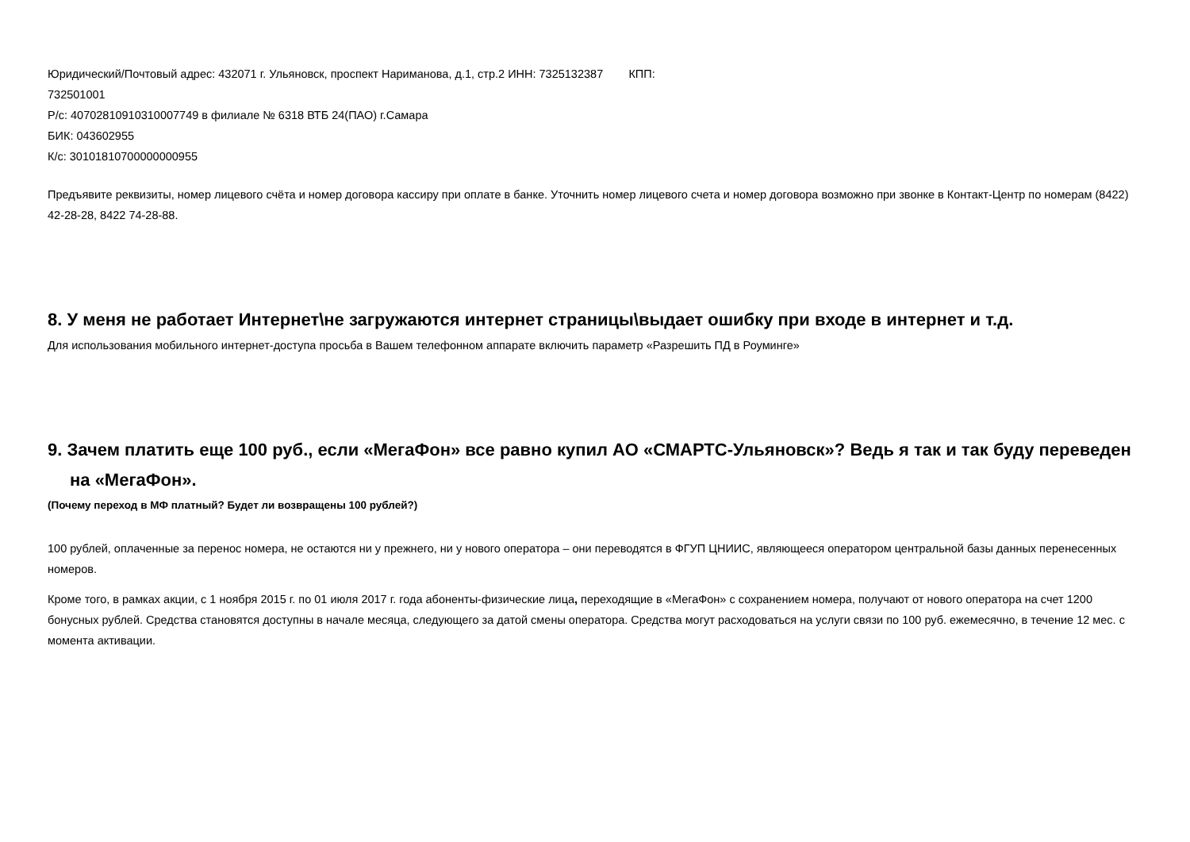Юридический/Почтовый адрес: 432071 г. Ульяновск, проспект Нариманова, д.1, стр.2 ИНН: 7325132387 КПП:
732501001
Р/с: 40702810910310007749 в филиале № 6318 ВТБ 24(ПАО) г.Самара
БИК: 043602955
К/с: 30101810700000000955
Предъявите реквизиты, номер лицевого счёта и номер договора кассиру при оплате в банке. Уточнить номер лицевого счета и номер договора возможно при звонке в Контакт-Центр по номерам (8422) 42-28-28, 8422 74-28-88.
8. У меня не работает Интернет\не загружаются интернет страницы\выдает ошибку при входе в интернет и т.д.
Для использования мобильного интернет-доступа просьба в Вашем телефонном аппарате включить параметр «Разрешить ПД в Роуминге»
9. Зачем платить еще 100 руб., если «МегаФон» все равно купил АО «СМАРТС-Ульяновск»? Ведь я так и так буду переведен на «МегаФон».
(Почему переход в МФ платный? Будет ли возвращены 100 рублей?)
100 рублей, оплаченные за перенос номера, не остаются ни у прежнего, ни у нового оператора – они переводятся в ФГУП ЦНИИС, являющееся оператором центральной базы данных перенесенных номеров.
Кроме того, в рамках акции, с 1 ноября 2015 г. по 01 июля 2017 г. года абоненты-физические лица, переходящие в «МегаФон» с сохранением номера, получают от нового оператора на счет 1200 бонусных рублей. Средства становятся доступны в начале месяца, следующего за датой смены оператора. Средства могут расходоваться на услуги связи по 100 руб. ежемесячно, в течение 12 мес. с момента активации.